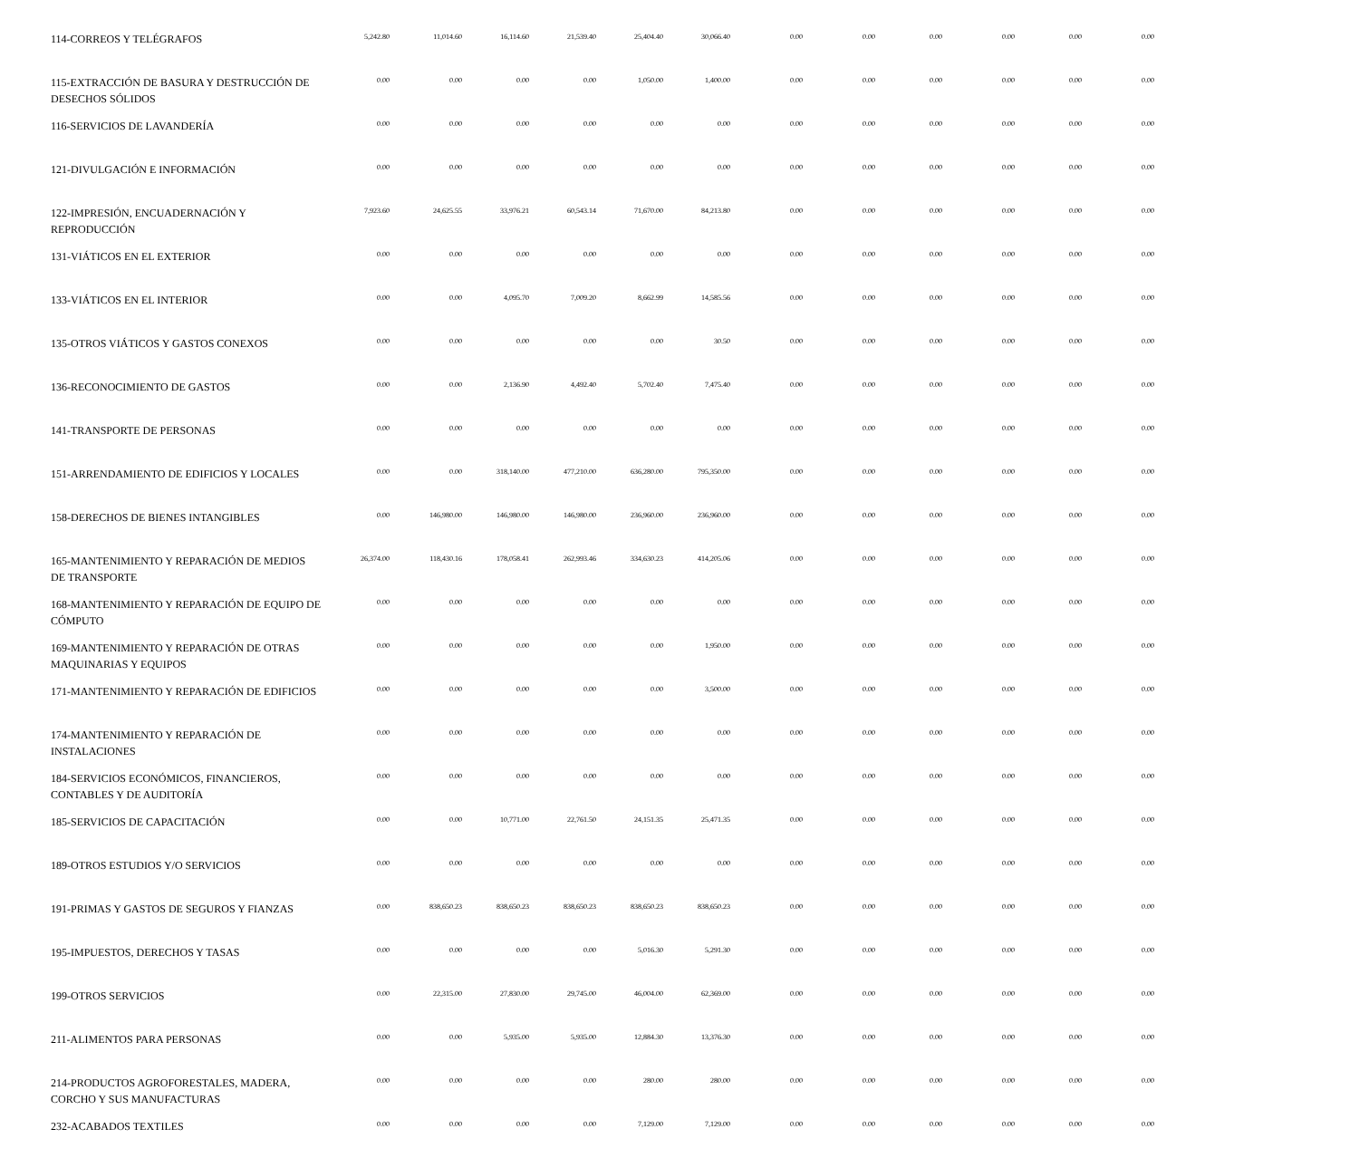| 114-CORREOS Y TELÉGRAFOS | 5,242.80 | 11,014.60 | 16,114.60 | 21,539.40 | 25,404.40 | 30,066.40 | 0.00 | 0.00 | 0.00 | 0.00 | 0.00 | 0.00 |
| 115-EXTRACCIÓN DE BASURA Y DESTRUCCIÓN DE DESECHOS SÓLIDOS | 0.00 | 0.00 | 0.00 | 0.00 | 1,050.00 | 1,400.00 | 0.00 | 0.00 | 0.00 | 0.00 | 0.00 | 0.00 |
| 116-SERVICIOS DE LAVANDERÍA | 0.00 | 0.00 | 0.00 | 0.00 | 0.00 | 0.00 | 0.00 | 0.00 | 0.00 | 0.00 | 0.00 | 0.00 |
| 121-DIVULGACIÓN E INFORMACIÓN | 0.00 | 0.00 | 0.00 | 0.00 | 0.00 | 0.00 | 0.00 | 0.00 | 0.00 | 0.00 | 0.00 | 0.00 |
| 122-IMPRESIÓN, ENCUADERNACIÓN Y REPRODUCCIÓN | 7,923.60 | 24,625.55 | 33,976.21 | 60,543.14 | 71,670.00 | 84,213.80 | 0.00 | 0.00 | 0.00 | 0.00 | 0.00 | 0.00 |
| 131-VIÁTICOS EN EL EXTERIOR | 0.00 | 0.00 | 0.00 | 0.00 | 0.00 | 0.00 | 0.00 | 0.00 | 0.00 | 0.00 | 0.00 | 0.00 |
| 133-VIÁTICOS EN EL INTERIOR | 0.00 | 0.00 | 4,095.70 | 7,009.20 | 8,662.99 | 14,585.56 | 0.00 | 0.00 | 0.00 | 0.00 | 0.00 | 0.00 |
| 135-OTROS VIÁTICOS Y GASTOS CONEXOS | 0.00 | 0.00 | 0.00 | 0.00 | 0.00 | 30.50 | 0.00 | 0.00 | 0.00 | 0.00 | 0.00 | 0.00 |
| 136-RECONOCIMIENTO DE GASTOS | 0.00 | 0.00 | 2,136.90 | 4,492.40 | 5,702.40 | 7,475.40 | 0.00 | 0.00 | 0.00 | 0.00 | 0.00 | 0.00 |
| 141-TRANSPORTE DE PERSONAS | 0.00 | 0.00 | 0.00 | 0.00 | 0.00 | 0.00 | 0.00 | 0.00 | 0.00 | 0.00 | 0.00 | 0.00 |
| 151-ARRENDAMIENTO DE EDIFICIOS Y LOCALES | 0.00 | 0.00 | 318,140.00 | 477,210.00 | 636,280.00 | 795,350.00 | 0.00 | 0.00 | 0.00 | 0.00 | 0.00 | 0.00 |
| 158-DERECHOS DE BIENES INTANGIBLES | 0.00 | 146,980.00 | 146,980.00 | 146,980.00 | 236,960.00 | 236,960.00 | 0.00 | 0.00 | 0.00 | 0.00 | 0.00 | 0.00 |
| 165-MANTENIMIENTO Y REPARACIÓN DE MEDIOS DE TRANSPORTE | 26,374.00 | 118,430.16 | 178,058.41 | 262,993.46 | 334,630.23 | 414,205.06 | 0.00 | 0.00 | 0.00 | 0.00 | 0.00 | 0.00 |
| 168-MANTENIMIENTO Y REPARACIÓN DE EQUIPO DE CÓMPUTO | 0.00 | 0.00 | 0.00 | 0.00 | 0.00 | 0.00 | 0.00 | 0.00 | 0.00 | 0.00 | 0.00 | 0.00 |
| 169-MANTENIMIENTO Y REPARACIÓN DE OTRAS MAQUINARIAS Y EQUIPOS | 0.00 | 0.00 | 0.00 | 0.00 | 0.00 | 1,950.00 | 0.00 | 0.00 | 0.00 | 0.00 | 0.00 | 0.00 |
| 171-MANTENIMIENTO Y REPARACIÓN DE EDIFICIOS | 0.00 | 0.00 | 0.00 | 0.00 | 0.00 | 3,500.00 | 0.00 | 0.00 | 0.00 | 0.00 | 0.00 | 0.00 |
| 174-MANTENIMIENTO Y REPARACIÓN DE INSTALACIONES | 0.00 | 0.00 | 0.00 | 0.00 | 0.00 | 0.00 | 0.00 | 0.00 | 0.00 | 0.00 | 0.00 | 0.00 |
| 184-SERVICIOS ECONÓMICOS, FINANCIEROS, CONTABLES Y DE AUDITORÍA | 0.00 | 0.00 | 0.00 | 0.00 | 0.00 | 0.00 | 0.00 | 0.00 | 0.00 | 0.00 | 0.00 | 0.00 |
| 185-SERVICIOS DE CAPACITACIÓN | 0.00 | 0.00 | 10,771.00 | 22,761.50 | 24,151.35 | 25,471.35 | 0.00 | 0.00 | 0.00 | 0.00 | 0.00 | 0.00 |
| 189-OTROS ESTUDIOS Y/O SERVICIOS | 0.00 | 0.00 | 0.00 | 0.00 | 0.00 | 0.00 | 0.00 | 0.00 | 0.00 | 0.00 | 0.00 | 0.00 |
| 191-PRIMAS Y GASTOS DE SEGUROS Y FIANZAS | 0.00 | 838,650.23 | 838,650.23 | 838,650.23 | 838,650.23 | 838,650.23 | 0.00 | 0.00 | 0.00 | 0.00 | 0.00 | 0.00 |
| 195-IMPUESTOS, DERECHOS Y TASAS | 0.00 | 0.00 | 0.00 | 0.00 | 5,016.30 | 5,291.30 | 0.00 | 0.00 | 0.00 | 0.00 | 0.00 | 0.00 |
| 199-OTROS SERVICIOS | 0.00 | 22,315.00 | 27,830.00 | 29,745.00 | 46,004.00 | 62,369.00 | 0.00 | 0.00 | 0.00 | 0.00 | 0.00 | 0.00 |
| 211-ALIMENTOS PARA PERSONAS | 0.00 | 0.00 | 5,935.00 | 5,935.00 | 12,884.30 | 13,376.30 | 0.00 | 0.00 | 0.00 | 0.00 | 0.00 | 0.00 |
| 214-PRODUCTOS AGROFORESTALES, MADERA, CORCHO Y SUS MANUFACTURAS | 0.00 | 0.00 | 0.00 | 0.00 | 280.00 | 280.00 | 0.00 | 0.00 | 0.00 | 0.00 | 0.00 | 0.00 |
| 232-ACABADOS TEXTILES | 0.00 | 0.00 | 0.00 | 0.00 | 7,129.00 | 7,129.00 | 0.00 | 0.00 | 0.00 | 0.00 | 0.00 | 0.00 |